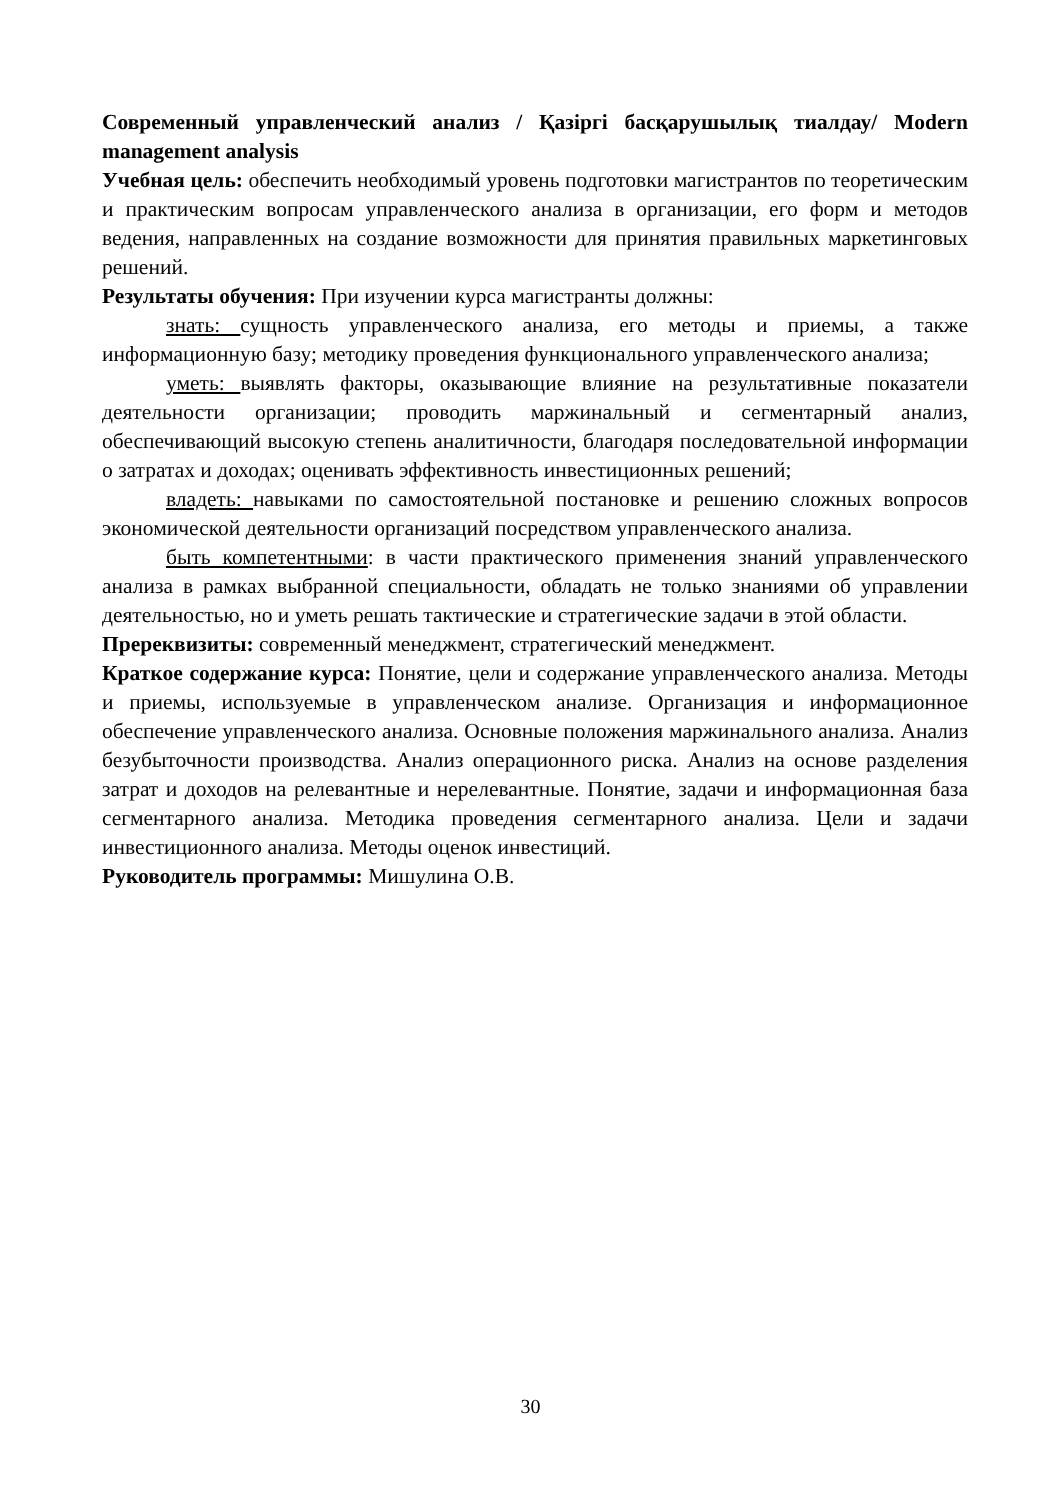Современный управленческий анализ / Қазіргі басқарушылық тиалдау/ Modern management analysis
Учебная цель: обеспечить необходимый уровень подготовки магистрантов по теоретическим и практическим вопросам управленческого анализа в организации, его форм и методов ведения, направленных на создание возможности для принятия правильных маркетинговых решений.
Результаты обучения: При изучении курса магистранты должны:
знать: сущность управленческого анализа, его методы и приемы, а также информационную базу; методику проведения функционального управленческого анализа;
уметь: выявлять факторы, оказывающие влияние на результативные показатели деятельности организации; проводить маржинальный и сегментарный анализ, обеспечивающий высокую степень аналитичности, благодаря последовательной информации о затратах и доходах; оценивать эффективность инвестиционных решений;
владеть: навыками по самостоятельной постановке и решению сложных вопросов экономической деятельности организаций посредством управленческого анализа.
быть компетентными: в части практического применения знаний управленческого анализа в рамках выбранной специальности, обладать не только знаниями об управлении деятельностью, но и уметь решать тактические и стратегические задачи в этой области.
Пререквизиты: современный менеджмент, стратегический менеджмент.
Краткое содержание курса: Понятие, цели и содержание управленческого анализа. Методы и приемы, используемые в управленческом анализе. Организация и информационное обеспечение управленческого анализа. Основные положения маржинального анализа. Анализ безубыточности производства. Анализ операционного риска. Анализ на основе разделения затрат и доходов на релевантные и нерелевантные. Понятие, задачи и информационная база сегментарного анализа. Методика проведения сегментарного анализа. Цели и задачи инвестиционного анализа. Методы оценок инвестиций.
Руководитель программы: Мишулина О.В.
30